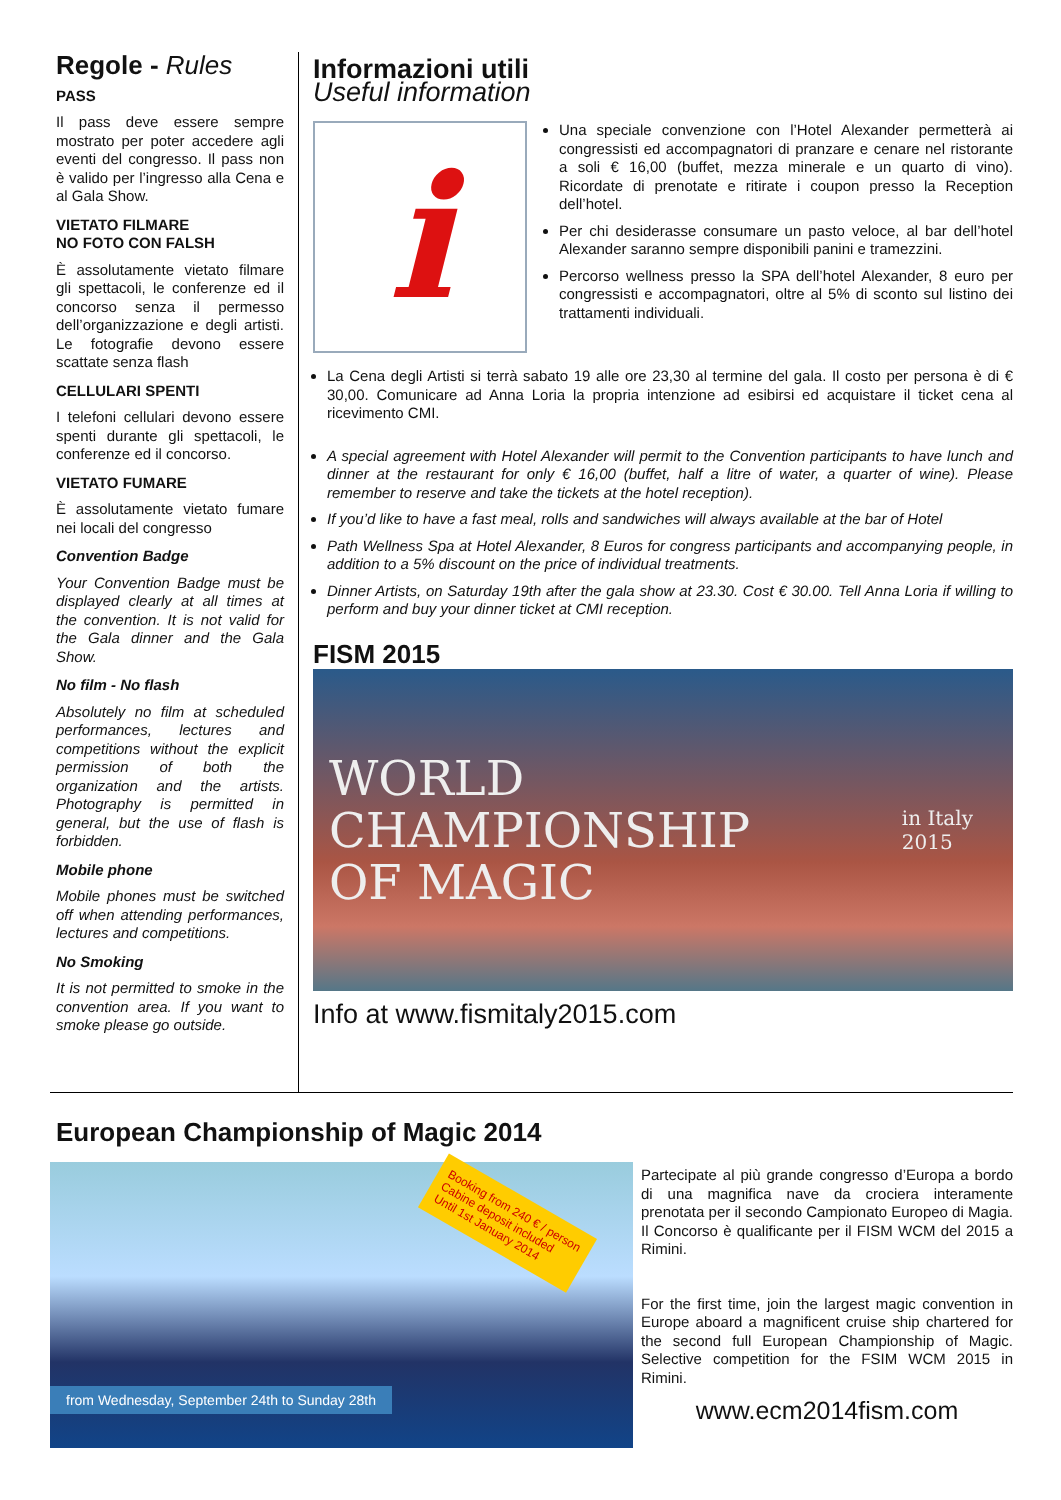Regole - Rules
PASS
Il pass deve essere sempre mostrato per poter accedere agli eventi del congresso. Il pass non è valido per l’ingresso alla Cena e al Gala Show.
VIETATO FILMARE
NO FOTO CON FALSH
È assolutamente vietato filmare gli spettacoli, le conferenze ed il concorso senza il permesso dell’organizzazione e degli artisti. Le fotografie devono essere scattate senza flash
CELLULARI SPENTI
I telefoni cellulari devono essere spenti durante gli spettacoli, le conferenze ed il concorso.
VIETATO FUMARE
È assolutamente vietato fumare nei locali del congresso
Convention Badge
Your Convention Badge must be displayed clearly at all times at the convention. It is not valid for the Gala dinner and the Gala Show.
No film - No flash
Absolutely no film at scheduled performances, lectures and competitions without the explicit permission of both the organization and the artists. Photography is permitted in general, but the use of flash is forbidden.
Mobile phone
Mobile phones must be switched off when attending performances, lectures and competitions.
No Smoking
It is not permitted to smoke in the convention area. If you want to smoke please go outside.
Informazioni utili
Useful information
i
Una speciale convenzione con l’Hotel Alexander permetterà ai congressisti ed accompagnatori di pranzare e cenare nel ristorante a soli € 16,00 (buffet, mezza minerale e un quarto di vino). Ricordate di prenotate e ritirate i coupon presso la Reception dell’hotel.
Per chi desiderasse consumare un pasto veloce, al bar dell’hotel Alexander saranno sempre disponibili panini e tramezzini.
Percorso wellness presso la SPA dell’hotel Alexander, 8 euro per congressisti e accompagnatori, oltre al 5% di sconto sul listino dei trattamenti individuali.
La Cena degli Artisti si terrà sabato 19 alle ore 23,30 al termine del gala. Il costo per persona è di € 30,00. Comunicare ad Anna Loria la propria intenzione ad esibirsi ed acquistare il ticket cena al ricevimento CMI.
A special agreement with Hotel Alexander will permit to the Convention participants to have lunch and dinner at the restaurant for only € 16,00 (buffet, half a litre of water, a quarter of wine). Please remember to reserve and take the tickets at the hotel reception).
If you’d like to have a fast meal, rolls and sandwiches will always available at the bar of Hotel
Path Wellness Spa at Hotel Alexander, 8 Euros for congress participants and accompanying people, in addition to a 5% discount on the price of individual treatments.
Dinner Artists, on Saturday 19th after the gala show at 23.30. Cost € 30.00. Tell Anna Loria if willing to perform and buy your dinner ticket at CMI reception.
FISM 2015
WORLD
CHAMPIONSHIP
OF MAGIC
in Italy
2015
Info at www.fismitaly2015.com
European Championship of Magic 2014
Booking from 240 € / person
Cabine deposit included
Until 1st January 2014
from Wednesday, September 24th to Sunday 28th
Partecipate al più grande congresso d’Europa a bordo di una magnifica nave da crociera interamente prenotata per il secondo Campionato Europeo di Magia. Il Concorso è qualificante per il FISM WCM del 2015 a Rimini.
For the first time, join the largest magic convention in Europe aboard a magnificent cruise ship chartered for the second full European Championship of Magic. Selective competition for the FSIM WCM 2015 in Rimini.
www.ecm2014fism.com